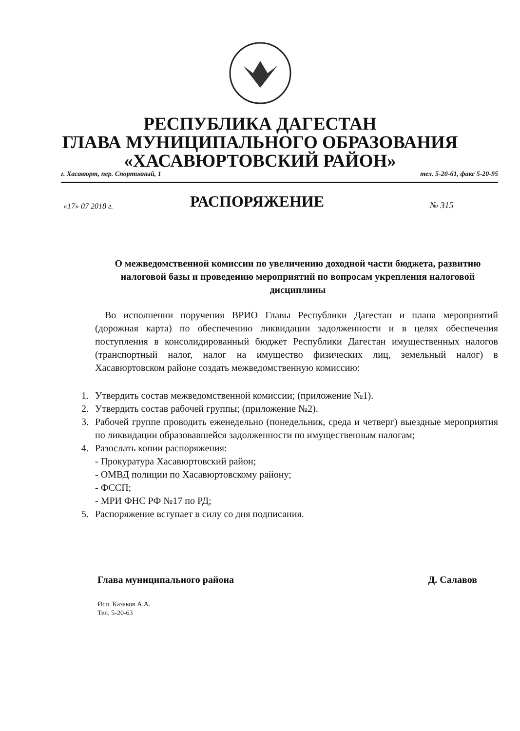РЕСПУБЛИКА ДАГЕСТАН
ГЛАВА МУНИЦИПАЛЬНОГО ОБРАЗОВАНИЯ
«ХАСАВЮРТОВСКИЙ РАЙОН»
г. Хасавюрт, пер. Спортивный, 1 тел. 5-20-61, факс 5-20-95
«17» 07 2018 г.
РАСПОРЯЖЕНИЕ
№ 315
О межведомственной комиссии по увеличению доходной части бюджета, развитию налоговой базы и проведению мероприятий по вопросам укрепления налоговой дисциплины
Во исполнении поручения ВРИО Главы Республики Дагестан и плана мероприятий (дорожная карта) по обеспечению ликвидации задолженности и в целях обеспечения поступления в консолидированный бюджет Республики Дагестан имущественных налогов (транспортный налог, налог на имущество физических лиц, земельный налог) в Хасавюртовском районе создать межведомственную комиссию:
1. Утвердить состав межведомственной комиссии; (приложение №1).
2. Утвердить состав рабочей группы; (приложение №2).
3. Рабочей группе проводить еженедельно (понедельник, среда и четверг) выездные мероприятия по ликвидации образовавшейся задолженности по имущественным налогам;
4. Разослать копии распоряжения:
- Прокуратура Хасавюртовский район;
- ОМВД полиции по Хасавюртовскому району;
- ФССП;
- МРИ ФНС РФ №17 по РД;
5. Распоряжение вступает в силу со дня подписания.
Глава муниципального района Д. Салавов
Исп. Казаков А.А.
Тел. 5-20-63